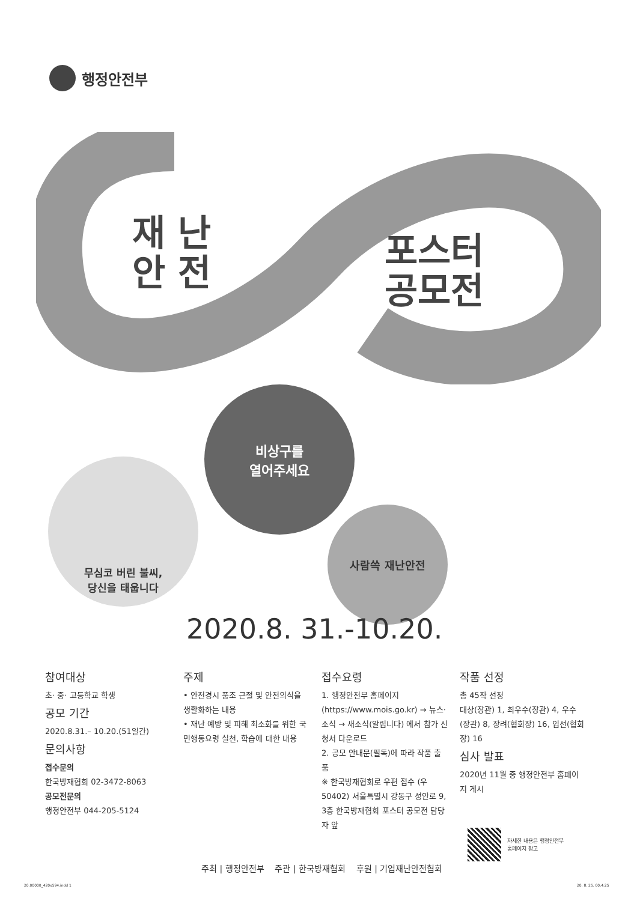행정안전부
재 난
안 전
포스터
공모전
비상구를
열어주세요
무심코 버린 불씨,
당신을 태웁니다
사람쓱 재난안전
2020.8. 31.-10.20.
참여대상
초· 중· 고등학교 학생
공모 기간
2020.8.31.– 10.20.(51일간)
문의사항
접수문의
한국방재협회 02-3472-8063
공모전문의
행정안전부 044-205-5124
주제
• 안전경시 풍조 근절 및 안전의식을 생활화하는 내용
• 재난 예방 및 피해 최소화를 위한 국민행동요령 실천, 학습에 대한 내용
접수요령
1. 행정안전부 홈페이지 (https://www.mois.go.kr) → 뉴스·소식 → 새소식(알립니다) 에서 참가 신청서 다운로드
2. 공모 안내문(필독)에 따라 작품 출품
※ 한국방재협회로 우편 접수 (우 50402) 서울특별시 강동구 성안로 9, 3층 한국방재협회 포스터 공모전 담당자 앞
작품 선정
총 45작 선정
대상(장관) 1, 최우수(장관) 4, 우수(장관) 8, 장려(협회장) 16, 입선(협회장) 16
심사 발표
2020년 11월 중 행정안전부 홈페이지 게시
자세한 내용은 행정안전부
홈페이지 참고
주최 | 행정안전부 주관 | 한국방재협회 후원 | 기업재난안전협회
20.00000_420x594.indd 1 20. 8. 25. 00:4:25